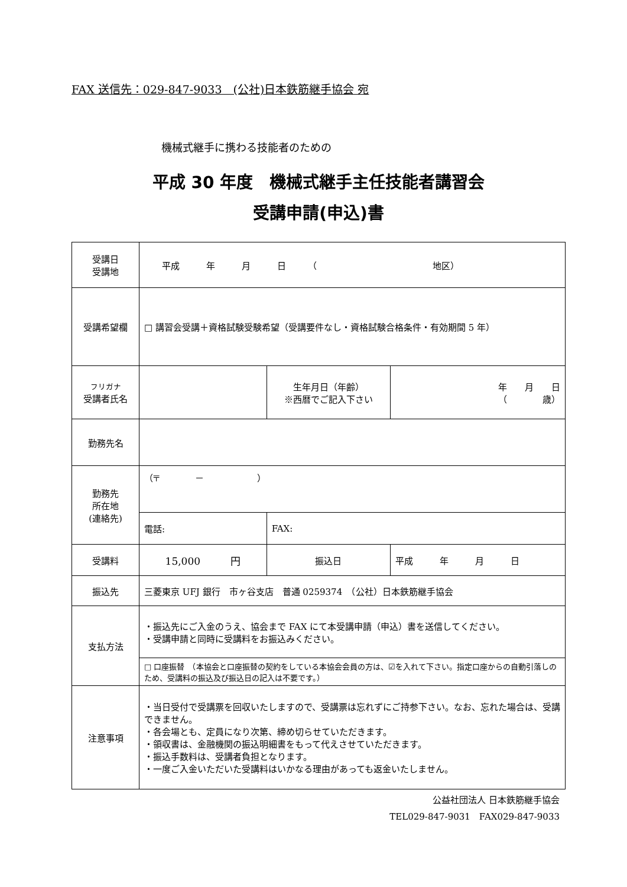FAX 送信先：029-847-9033　(公社)日本鉄筋継手協会 宛
機械式継手に携わる技能者のための
平成 30 年度　機械式継手主任技能者講習会
受講申請(申込)書
| 受講日 受講地 | 平成 年 月 日 （ 地区） | | |
| 受講希望欄 | □ 講習会受講＋資格試験受験希望（受講要件なし・資格試験合格条件・有効期間 5 年） | | |
| フリガナ 受講者氏名 | | 生年月日（年齢） ※西暦でご記入下さい | 年 月 日 （ 歳） |
| 勤務先名 | | | |
| 勤務先 所在地 (連絡先) | （〒 － ） | | |
| | 電話: | FAX: | |
| 受講料 | 15,000 円 | 振込日 | 平成 年 月 日 |
| 振込先 | 三菱東京 UFJ 銀行 市ヶ谷支店 普通 0259374 （公社）日本鉄筋継手協会 | | |
| 支払方法 | ・振込先にご入金のうえ、協会まで FAX にて本受講申請（申込）書を送信してください。 ・受講申請と同時に受講料をお振込みください。 | | |
| | □ 口座振替 （本協会と口座振替の契約をしている本協会会員の方は、☑を入れて下さい。指定口座からの自動引落しのため、受講料の振込及び振込日の記入は不要です。） | | |
| 注意事項 | ・当日受付で受講票を回収いたしますので、受講票は忘れずにご持参下さい。なお、忘れた場合は、受講できません。 ・各会場とも、定員になり次第、締め切らせていただきます。 ・領収書は、金融機関の振込明細書をもって代えさせていただきます。 ・振込手数料は、受講者負担となります。 ・一度ご入金いただいた受講料はいかなる理由があっても返金いたしません。 | | |
公益社団法人 日本鉄筋継手協会　　
TEL029-847-9031　FAX029-847-9033